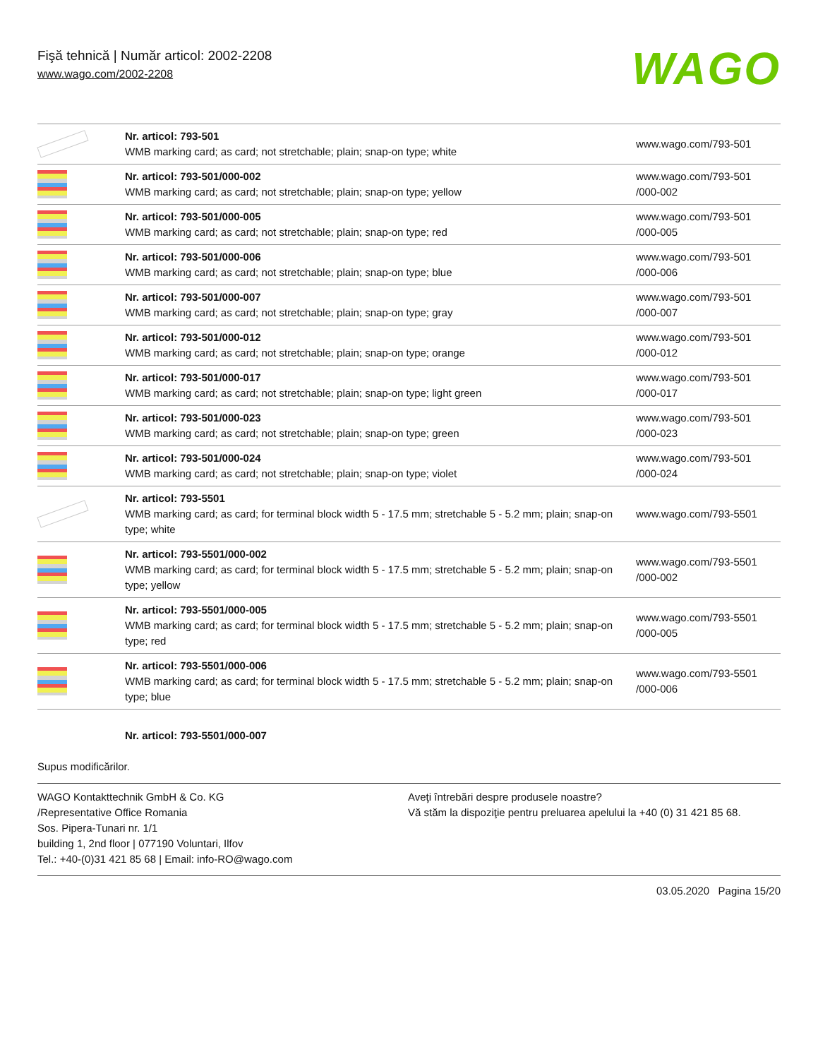Fişă tehnică | Număr articol: 2002-2208
www.wago.com/2002-2208
WAGO
| | Nr. articol: 793-501 WMB marking card; as card; not stretchable; plain; snap-on type; white | www.wago.com/793-501 |
| | Nr. articol: 793-501/000-002 WMB marking card; as card; not stretchable; plain; snap-on type; yellow | www.wago.com/793-501 /000-002 |
| | Nr. articol: 793-501/000-005 WMB marking card; as card; not stretchable; plain; snap-on type; red | www.wago.com/793-501 /000-005 |
| | Nr. articol: 793-501/000-006 WMB marking card; as card; not stretchable; plain; snap-on type; blue | www.wago.com/793-501 /000-006 |
| | Nr. articol: 793-501/000-007 WMB marking card; as card; not stretchable; plain; snap-on type; gray | www.wago.com/793-501 /000-007 |
| | Nr. articol: 793-501/000-012 WMB marking card; as card; not stretchable; plain; snap-on type; orange | www.wago.com/793-501 /000-012 |
| | Nr. articol: 793-501/000-017 WMB marking card; as card; not stretchable; plain; snap-on type; light green | www.wago.com/793-501 /000-017 |
| | Nr. articol: 793-501/000-023 WMB marking card; as card; not stretchable; plain; snap-on type; green | www.wago.com/793-501 /000-023 |
| | Nr. articol: 793-501/000-024 WMB marking card; as card; not stretchable; plain; snap-on type; violet | www.wago.com/793-501 /000-024 |
| | Nr. articol: 793-5501 WMB marking card; as card; for terminal block width 5 - 17.5 mm; stretchable 5 - 5.2 mm; plain; snap-on type; white | www.wago.com/793-5501 |
| | Nr. articol: 793-5501/000-002 WMB marking card; as card; for terminal block width 5 - 17.5 mm; stretchable 5 - 5.2 mm; plain; snap-on type; yellow | www.wago.com/793-5501 /000-002 |
| | Nr. articol: 793-5501/000-005 WMB marking card; as card; for terminal block width 5 - 17.5 mm; stretchable 5 - 5.2 mm; plain; snap-on type; red | www.wago.com/793-5501 /000-005 |
| | Nr. articol: 793-5501/000-006 WMB marking card; as card; for terminal block width 5 - 17.5 mm; stretchable 5 - 5.2 mm; plain; snap-on type; blue | www.wago.com/793-5501 /000-006 |
| | Nr. articol: 793-5501/000-007 | |
Supus modificărilor.
WAGO Kontakttechnik GmbH & Co. KG
/Representative Office Romania
Sos. Pipera-Tunari nr. 1/1
building 1, 2nd floor | 077190 Voluntari, Ilfov
Tel.: +40-(0)31 421 85 68 | Email: info-RO@wago.com
Aveţi întrebări despre produsele noastre?
Vă stăm la dispoziţie pentru preluarea apelului la +40 (0) 31 421 85 68.
03.05.2020 Pagina 15/20